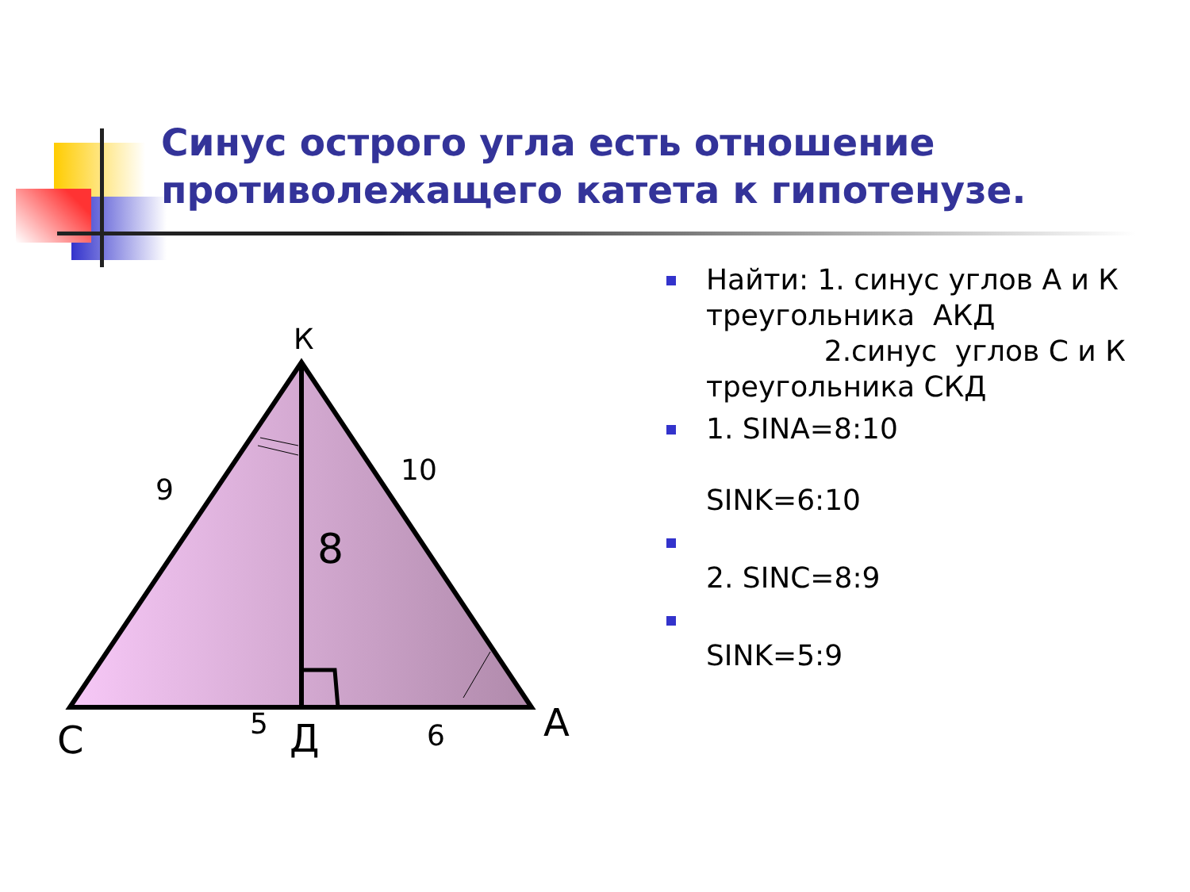Синус острого угла есть отношение противолежащего катета к гипотенузе.
К
С
Д
А
9
10
8
5
6
Найти: 1. синус углов А и К треугольника АКД
2.синус углов С и К треугольника СКД
1. SINA=8:10
SINK=6:10
2. SINC=8:9
SINK=5:9